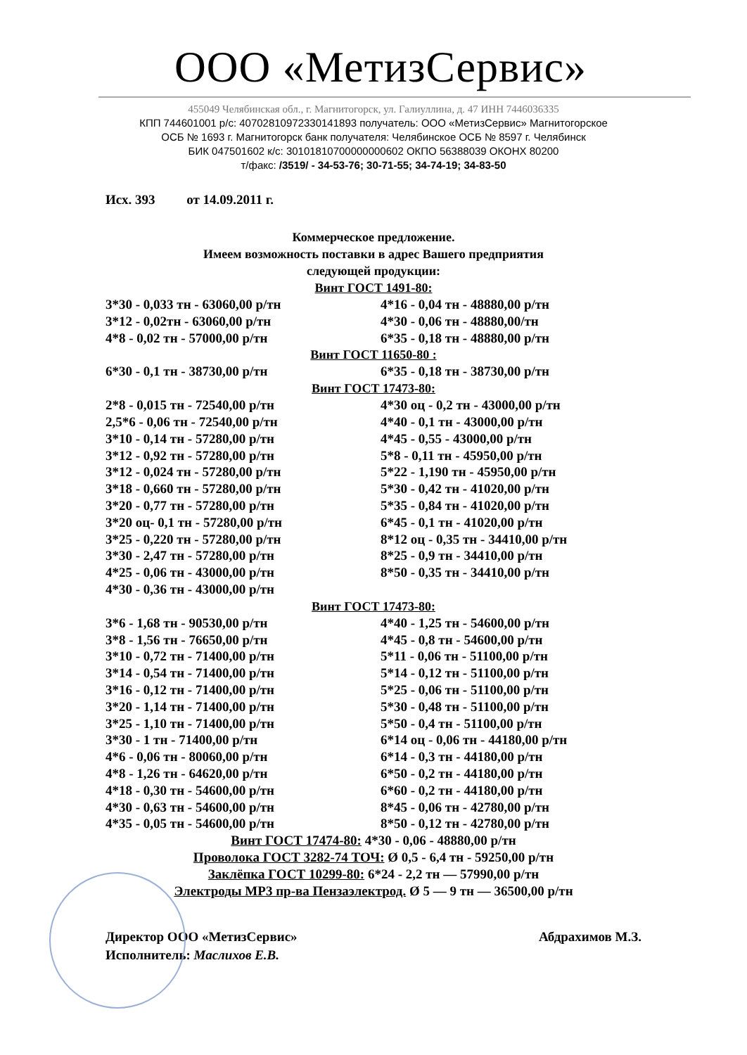ООО «МетизСервис»
455049 Челябинская обл., г. Магнитогорск, ул. Галиуллина, д. 47 ИНН 7446036335
КПП 744601001 р/с: 40702810972330141893 получатель: ООО «МетизСервис» Магнитогорское
ОСБ № 1693 г. Магнитогорск банк получателя: Челябинское ОСБ № 8597 г. Челябинск
БИК 047501602 к/с: 30101810700000000602 ОКПО 56388039 ОКОНХ 80200
т/факс: /3519/ - 34-53-76; 30-71-55; 34-74-19; 34-83-50
Исх. 393 от 14.09.2011 г.
Коммерческое предложение.
Имеем возможность поставки в адрес Вашего предприятия
следующей продукции:
Винт ГОСТ 1491-80:
| 3*30 - 0,033 тн - 63060,00 р/тн | 4*16 - 0,04 тн - 48880,00 р/тн |
| 3*12 - 0,02тн - 63060,00 р/тн | 4*30 - 0,06 тн - 48880,00/тн |
| 4*8 - 0,02 тн - 57000,00 р/тн | 6*35 - 0,18 тн - 48880,00 р/тн |
Винт ГОСТ 11650-80 :
| 6*30 - 0,1 тн - 38730,00 р/тн | 6*35 - 0,18 тн - 38730,00 р/тн |
Винт ГОСТ 17473-80:
| 2*8 - 0,015 тн - 72540,00 р/тн | 4*30 оц - 0,2 тн - 43000,00 р/тн |
| 2,5*6 - 0,06 тн - 72540,00 р/тн | 4*40 - 0,1 тн - 43000,00 р/тн |
| 3*10 - 0,14 тн - 57280,00 р/тн | 4*45 - 0,55 - 43000,00 р/тн |
| 3*12 - 0,92 тн - 57280,00 р/тн | 5*8 - 0,11 тн - 45950,00 р/тн |
| 3*12 - 0,024 тн - 57280,00 р/тн | 5*22 - 1,190 тн - 45950,00 р/тн |
| 3*18 - 0,660 тн - 57280,00 р/тн | 5*30 - 0,42 тн - 41020,00 р/тн |
| 3*20 - 0,77 тн - 57280,00 р/тн | 5*35 - 0,84 тн - 41020,00 р/тн |
| 3*20 оц- 0,1 тн - 57280,00 р/тн | 6*45 - 0,1 тн - 41020,00 р/тн |
| 3*25 - 0,220 тн - 57280,00 р/тн | 8*12 оц - 0,35 тн - 34410,00 р/тн |
| 3*30 - 2,47 тн - 57280,00 р/тн | 8*25 - 0,9 тн - 34410,00 р/тн |
| 4*25 - 0,06 тн - 43000,00 р/тн | 8*50 - 0,35 тн - 34410,00 р/тн |
| 4*30 - 0,36 тн - 43000,00 р/тн | |
Винт ГОСТ 17473-80:
| 3*6 - 1,68 тн - 90530,00 р/тн | 4*40 - 1,25 тн - 54600,00 р/тн |
| 3*8 - 1,56 тн - 76650,00 р/тн | 4*45 - 0,8 тн - 54600,00 р/тн |
| 3*10 - 0,72 тн - 71400,00 р/тн | 5*11 - 0,06 тн - 51100,00 р/тн |
| 3*14 - 0,54 тн - 71400,00 р/тн | 5*14 - 0,12 тн - 51100,00 р/тн |
| 3*16 - 0,12 тн - 71400,00 р/тн | 5*25 - 0,06 тн - 51100,00 р/тн |
| 3*20 - 1,14 тн - 71400,00 р/тн | 5*30 - 0,48 тн - 51100,00 р/тн |
| 3*25 - 1,10 тн - 71400,00 р/тн | 5*50 - 0,4 тн - 51100,00 р/тн |
| 3*30 - 1 тн - 71400,00 р/тн | 6*14 оц - 0,06 тн - 44180,00 р/тн |
| 4*6 - 0,06 тн - 80060,00 р/тн | 6*14 - 0,3 тн - 44180,00 р/тн |
| 4*8 - 1,26 тн - 64620,00 р/тн | 6*50 - 0,2 тн - 44180,00 р/тн |
| 4*18 - 0,30 тн - 54600,00 р/тн | 6*60 - 0,2 тн - 44180,00 р/тн |
| 4*30 - 0,63 тн - 54600,00 р/тн | 8*45 - 0,06 тн - 42780,00 р/тн |
| 4*35 - 0,05 тн - 54600,00 р/тн | 8*50 - 0,12 тн - 42780,00 р/тн |
Винт ГОСТ 17474-80: 4*30 - 0,06 - 48880,00 р/тн
Проволока ГОСТ 3282-74 ТОЧ: Ø 0,5 - 6,4 тн - 59250,00 р/тн
Заклёпка ГОСТ 10299-80: 6*24 - 2,2 тн — 57990,00 р/тн
Электроды МР3 пр-ва Пензаэлектрод. Ø 5 — 9 тн — 36500,00 р/тн
Директор ООО «МетизСервис»
Исполнитель: Маслихов Е.В.
Абдрахимов М.З.